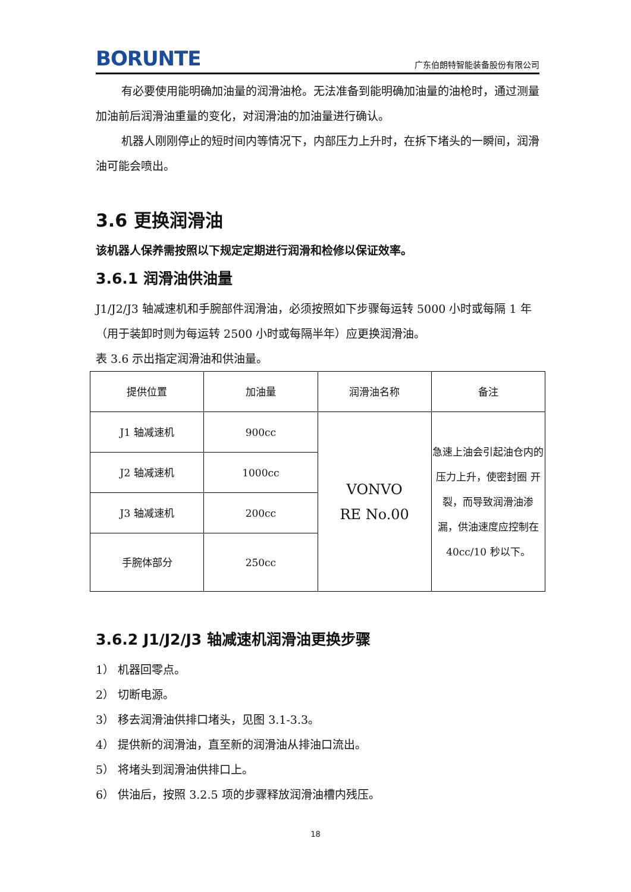BORUNTE 广东伯朗特智能装备股份有限公司
有必要使用能明确加油量的润滑油枪。无法准备到能明确加油量的油枪时，通过测量加油前后润滑油重量的变化，对润滑油的加油量进行确认。
机器人刚刚停止的短时间内等情况下，内部压力上升时，在拆下堵头的一瞬间，润滑油可能会喷出。
3.6 更换润滑油
该机器人保养需按照以下规定定期进行润滑和检修以保证效率。
3.6.1 润滑油供油量
J1/J2/J3 轴减速机和手腕部件润滑油，必须按照如下步骤每运转 5000 小时或每隔 1 年（用于装卸时则为每运转 2500 小时或每隔半年）应更换润滑油。
表 3.6 示出指定润滑油和供油量。
| 提供位置 | 加油量 | 润滑油名称 | 备注 |
| J1 轴减速机 | 900cc | VONVO RE No.00 | 急速上油会引起油仓内的压力上升，使密封圈 开裂，而导致润滑油渗 漏，供油速度应控制在 40cc/10 秒以下。 |
| J2 轴减速机 | 1000cc | | |
| J3 轴减速机 | 200cc | | |
| 手腕体部分 | 250cc | | |
3.6.2 J1/J2/J3 轴减速机润滑油更换步骤
1） 机器回零点。
2） 切断电源。
3） 移去润滑油供排口堵头，见图 3.1-3.3。
4） 提供新的润滑油，直至新的润滑油从排油口流出。
5） 将堵头到润滑油供排口上。
6） 供油后，按照 3.2.5 项的步骤释放润滑油槽内残压。
18